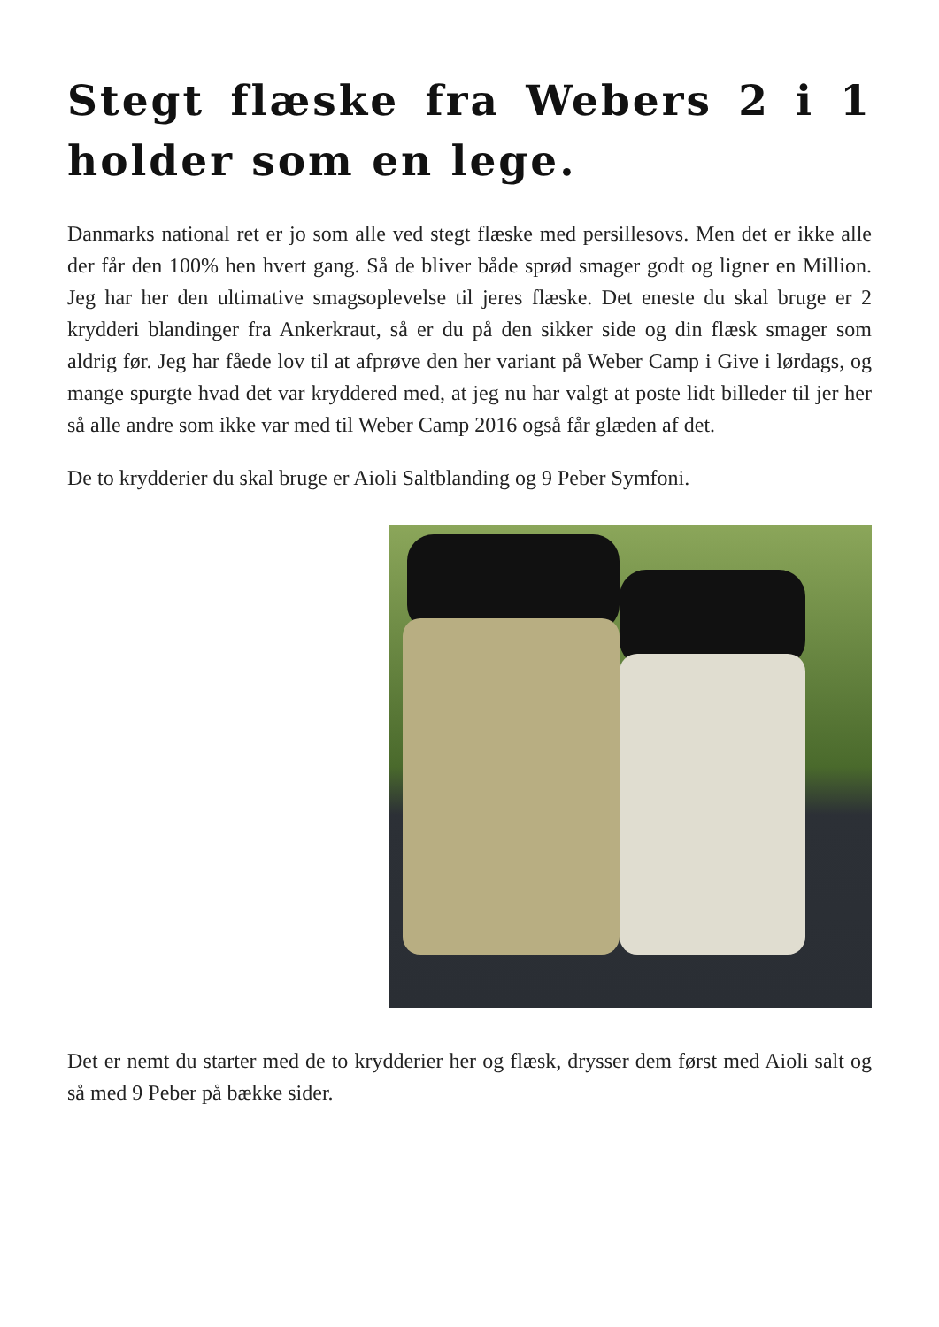Stegt flæske fra Webers 2 i 1 holder som en lege.
Danmarks national ret er jo som alle ved stegt flæske med persillesovs. Men det er ikke alle der får den 100% hen hvert gang. Så de bliver både sprød smager godt og ligner en Million. Jeg har her den ultimative smagsoplevelse til jeres flæske. Det eneste du skal bruge er 2 krydderi blandinger fra Ankerkraut, så er du på den sikker side og din flæsk smager som aldrig før. Jeg har fåede lov til at afprøve den her variant på Weber Camp i Give i lørdags, og mange spurgte hvad det var kryddered med, at jeg nu har valgt at poste lidt billeder til jer her så alle andre som ikke var med til Weber Camp 2016 også får glæden af det.
De to krydderier du skal bruge er Aioli Saltblanding og 9 Peber Symfoni.
Det er nemt du starter med de to krydderier her og flæsk, drysser dem først med Aioli salt og så med 9 Peber på bække sider.